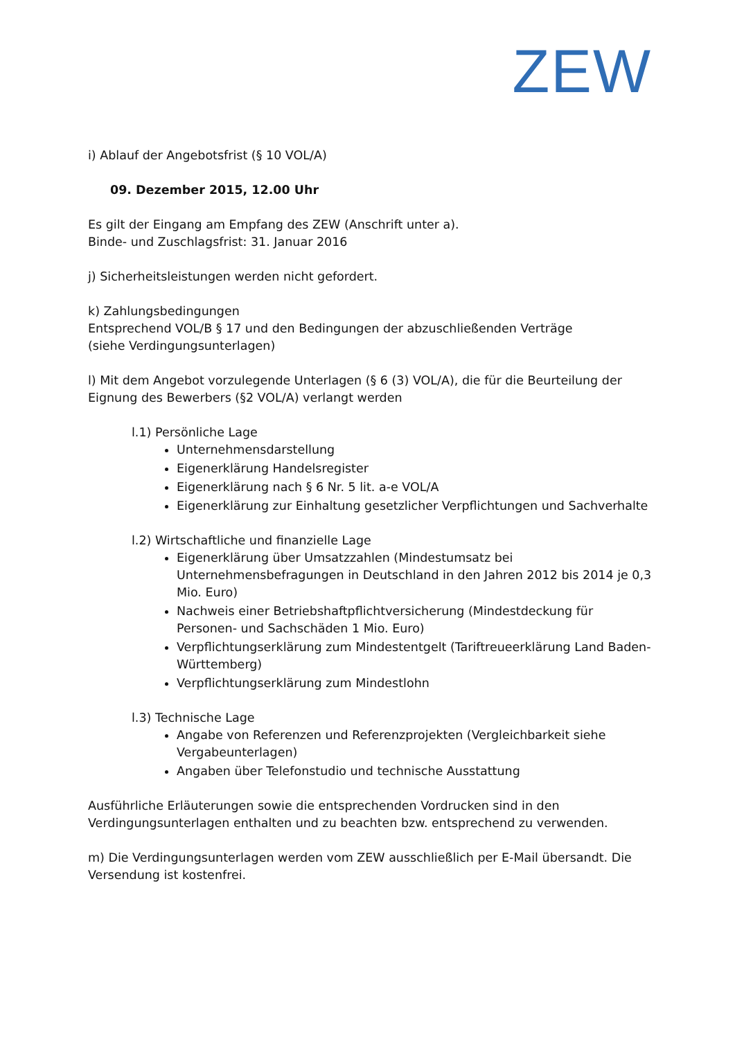ZEW
i) Ablauf der Angebotsfrist (§ 10 VOL/A)
09. Dezember 2015, 12.00 Uhr
Es gilt der Eingang am Empfang des ZEW (Anschrift unter a).
Binde- und Zuschlagsfrist: 31. Januar 2016
j) Sicherheitsleistungen werden nicht gefordert.
k) Zahlungsbedingungen
Entsprechend VOL/B § 17 und den Bedingungen der abzuschließenden Verträge
(siehe Verdingungsunterlagen)
l) Mit dem Angebot vorzulegende Unterlagen (§ 6 (3) VOL/A), die für die Beurteilung der Eignung des Bewerbers (§2 VOL/A) verlangt werden
l.1) Persönliche Lage
Unternehmensdarstellung
Eigenerklärung Handelsregister
Eigenerklärung nach § 6 Nr. 5 lit. a-e VOL/A
Eigenerklärung zur Einhaltung gesetzlicher Verpflichtungen und Sachverhalte
l.2) Wirtschaftliche und finanzielle Lage
Eigenerklärung über Umsatzzahlen (Mindestumsatz bei Unternehmensbefragungen in Deutschland in den Jahren 2012 bis 2014 je 0,3 Mio. Euro)
Nachweis einer Betriebshaftpflichtversicherung (Mindestdeckung für Personen- und Sachschäden 1 Mio. Euro)
Verpflichtungserklärung zum Mindestentgelt (Tariftreueerklärung Land Baden-Württemberg)
Verpflichtungserklärung zum Mindestlohn
l.3) Technische Lage
Angabe von Referenzen und Referenzprojekten (Vergleichbarkeit siehe Vergabeunterlagen)
Angaben über Telefonstudio und technische Ausstattung
Ausführliche Erläuterungen sowie die entsprechenden Vordrucken sind in den Verdingungsunterlagen enthalten und zu beachten bzw. entsprechend zu verwenden.
m) Die Verdingungsunterlagen werden vom ZEW ausschließlich per E-Mail übersandt. Die Versendung ist kostenfrei.